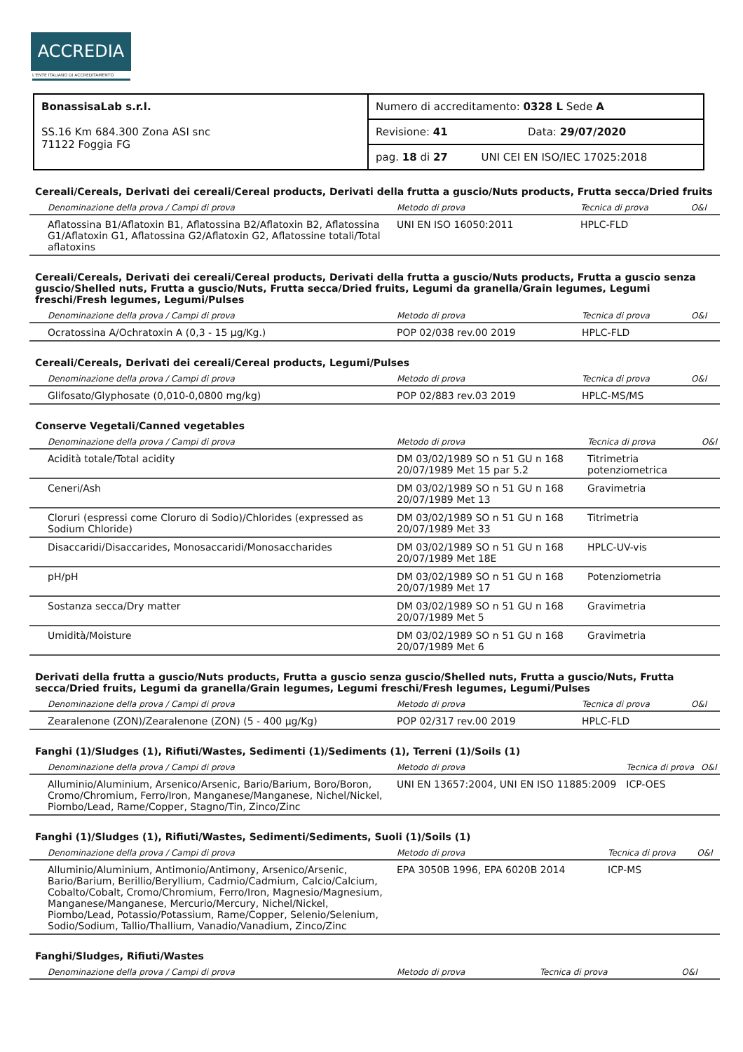ACCREDIA
L'ENTE ITALIANO DI ACCREDITAMENTO
| BonassisaLab s.r.l. SS.16 Km 684.300 Zona ASI snc 71122 Foggia FG | Numero di accreditamento: 0328 L Sede A |
| | Revisione: 41 Data: 29/07/2020 |
| | pag. 18 di 27 UNI CEI EN ISO/IEC 17025:2018 |
Cereali/Cereals, Derivati dei cereali/Cereal products, Derivati della frutta a guscio/Nuts products, Frutta secca/Dried fruits
| Denominazione della prova / Campi di prova | Metodo di prova | Tecnica di prova | O&I |
| --- | --- | --- | --- |
| Aflatossina B1/Aflatoxin B1, Aflatossina B2/Aflatoxin B2, Aflatossina G1/Aflatoxin G1, Aflatossina G2/Aflatoxin G2, Aflatossine totali/Total aflatoxins | UNI EN ISO 16050:2011 | HPLC-FLD | |
Cereali/Cereals, Derivati dei cereali/Cereal products, Derivati della frutta a guscio/Nuts products, Frutta a guscio senza guscio/Shelled nuts, Frutta a guscio/Nuts, Frutta secca/Dried fruits, Legumi da granella/Grain legumes, Legumi freschi/Fresh legumes, Legumi/Pulses
| Denominazione della prova / Campi di prova | Metodo di prova | Tecnica di prova | O&I |
| --- | --- | --- | --- |
| Ocratossina A/Ochratoxin A (0,3 - 15 µg/Kg.) | POP 02/038 rev.00 2019 | HPLC-FLD | |
Cereali/Cereals, Derivati dei cereali/Cereal products, Legumi/Pulses
| Denominazione della prova / Campi di prova | Metodo di prova | Tecnica di prova | O&I |
| --- | --- | --- | --- |
| Glifosato/Glyphosate (0,010-0,0800 mg/kg) | POP 02/883 rev.03 2019 | HPLC-MS/MS | |
Conserve Vegetali/Canned vegetables
| Denominazione della prova / Campi di prova | Metodo di prova | Tecnica di prova | O&I |
| --- | --- | --- | --- |
| Acidità totale/Total acidity | DM 03/02/1989 SO n 51 GU n 168 20/07/1989 Met 15 par 5.2 | Titrimetria potenziometrica | |
| Ceneri/Ash | DM 03/02/1989 SO n 51 GU n 168 20/07/1989 Met 13 | Gravimetria | |
| Cloruri (espressi come Cloruro di Sodio)/Chlorides (expressed as Sodium Chloride) | DM 03/02/1989 SO n 51 GU n 168 20/07/1989 Met 33 | Titrimetria | |
| Disaccaridi/Disaccarides, Monosaccaridi/Monosaccharides | DM 03/02/1989 SO n 51 GU n 168 20/07/1989 Met 18E | HPLC-UV-vis | |
| pH/pH | DM 03/02/1989 SO n 51 GU n 168 20/07/1989 Met 17 | Potenziometria | |
| Sostanza secca/Dry matter | DM 03/02/1989 SO n 51 GU n 168 20/07/1989 Met 5 | Gravimetria | |
| Umidità/Moisture | DM 03/02/1989 SO n 51 GU n 168 20/07/1989 Met 6 | Gravimetria | |
Derivati della frutta a guscio/Nuts products, Frutta a guscio senza guscio/Shelled nuts, Frutta a guscio/Nuts, Frutta secca/Dried fruits, Legumi da granella/Grain legumes, Legumi freschi/Fresh legumes, Legumi/Pulses
| Denominazione della prova / Campi di prova | Metodo di prova | Tecnica di prova | O&I |
| --- | --- | --- | --- |
| Zearalenone (ZON)/Zearalenone (ZON) (5 - 400 µg/Kg) | POP 02/317 rev.00 2019 | HPLC-FLD | |
Fanghi (1)/Sludges (1), Rifiuti/Wastes, Sedimenti (1)/Sediments (1), Terreni (1)/Soils (1)
| Denominazione della prova / Campi di prova | Metodo di prova | Tecnica di prova | O&I |
| --- | --- | --- | --- |
| Alluminio/Aluminium, Arsenico/Arsenic, Bario/Barium, Boro/Boron, Cromo/Chromium, Ferro/Iron, Manganese/Manganese, Nichel/Nickel, Piombo/Lead, Rame/Copper, Stagno/Tin, Zinco/Zinc | UNI EN 13657:2004, UNI EN ISO 11885:2009 | ICP-OES | |
Fanghi (1)/Sludges (1), Rifiuti/Wastes, Sedimenti/Sediments, Suoli (1)/Soils (1)
| Denominazione della prova / Campi di prova | Metodo di prova | Tecnica di prova | O&I |
| --- | --- | --- | --- |
| Alluminio/Aluminium, Antimonio/Antimony, Arsenico/Arsenic, Bario/Barium, Berillio/Beryllium, Cadmio/Cadmium, Calcio/Calcium, Cobalto/Cobalt, Cromo/Chromium, Ferro/Iron, Magnesio/Magnesium, Manganese/Manganese, Mercurio/Mercury, Nichel/Nickel, Piombo/Lead, Potassio/Potassium, Rame/Copper, Selenio/Selenium, Sodio/Sodium, Tallio/Thallium, Vanadio/Vanadium, Zinco/Zinc | EPA 3050B 1996, EPA 6020B 2014 | ICP-MS | |
Fanghi/Sludges, Rifiuti/Wastes
| Denominazione della prova / Campi di prova | Metodo di prova | Tecnica di prova | O&I |
| --- | --- | --- | --- |